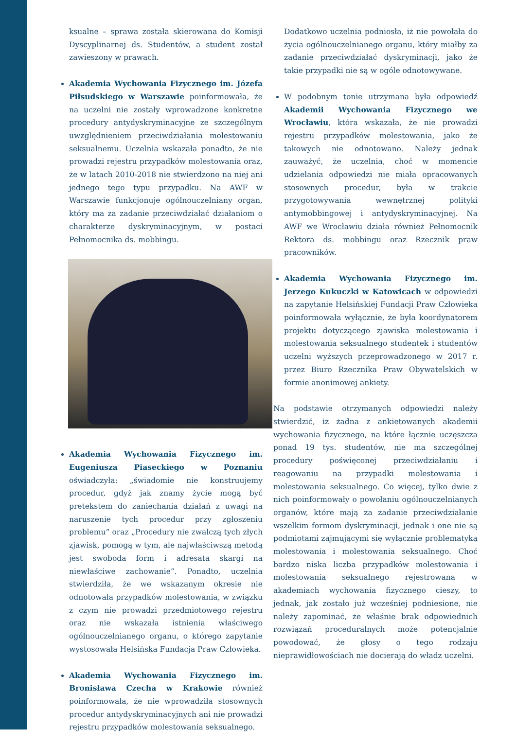ksualne – sprawa została skierowana do Komisji Dyscyplinarnej ds. Studentów, a student został zawieszony w prawach.
Akademia Wychowania Fizycznego im. Józefa Piłsudskiego w Warszawie poinformowała, że na uczelni nie zostały wprowadzone konkretne procedury antydyskryminacyjne ze szczególnym uwzględnieniem przeciwdziałania molestowaniu seksualnemu. Uczelnia wskazała ponadto, że nie prowadzi rejestru przypadków molestowania oraz, że w latach 2010-2018 nie stwierdzono na niej ani jednego tego typu przypadku. Na AWF w Warszawie funkcjonuje ogólnouczelniany organ, który ma za zadanie przeciwdziałać działaniom o charakterze dyskryminacyjnym, w postaci Pełnomocnika ds. mobbingu.
Akademia Wychowania Fizycznego im. Eugeniusza Piaseckiego w Poznaniu oświadczyła: „świadomie nie konstruujemy procedur, gdyż jak znamy życie mogą być pretekstem do zaniechania działań z uwagi na naruszenie tych procedur przy zgłoszeniu problemu” oraz „Procedury nie zwalczą tych złych zjawisk, pomogą w tym, ale najwłaściwszą metodą jest swoboda form i adresata skargi na niewłaściwe zachowanie”. Ponadto, uczelnia stwierdziła, że we wskazanym okresie nie odnotowała przypadków molestowania, w związku z czym nie prowadzi przedmiotowego rejestru oraz nie wskazała istnienia właściwego ogólnouczelnianego organu, o którego zapytanie wystosowała Helsińska Fundacja Praw Człowieka.
Akademia Wychowania Fizycznego im. Bronisława Czecha w Krakowie również poinformowała, że nie wprowadziła stosownych procedur antydyskryminacyjnych ani nie prowadzi rejestru przypadków molestowania seksualnego.
Dodatkowo uczelnia podniosła, iż nie powołała do życia ogólnouczelnianego organu, który miałby za zadanie przeciwdziałać dyskryminacji, jako że takie przypadki nie są w ogóle odnotowywane.
W podobnym tonie utrzymana była odpowiedź Akademii Wychowania Fizycznego we Wrocławiu, która wskazała, że nie prowadzi rejestru przypadków molestowania, jako że takowych nie odnotowano. Należy jednak zauważyć, że uczelnia, choć w momencie udzielania odpowiedzi nie miała opracowanych stosownych procedur, była w trakcie przygotowywania wewnętrznej polityki antymobbingowej i antydyskryminacyjnej. Na AWF we Wrocławiu działa również Pełnomocnik Rektora ds. mobbingu oraz Rzecznik praw pracowników.
Akademia Wychowania Fizycznego im. Jerzego Kukuczki w Katowicach w odpowiedzi na zapytanie Helsińskiej Fundacji Praw Człowieka poinformowała wyłącznie, że była koordynatorem projektu dotyczącego zjawiska molestowania i molestowania seksualnego studentek i studentów uczelni wyższych przeprowadzonego w 2017 r. przez Biuro Rzecznika Praw Obywatelskich w formie anonimowej ankiety.
Na podstawie otrzymanych odpowiedzi należy stwierdzić, iż żadna z ankietowanych akademii wychowania fizycznego, na które łącznie uczęszcza ponad 19 tys. studentów, nie ma szczególnej procedury poświęconej przeciwdziałaniu i reagowaniu na przypadki molestowania i molestowania seksualnego. Co więcej, tylko dwie z nich poinformowały o powołaniu ogólnouczelnianych organów, które mają za zadanie przeciwdziałanie wszelkim formom dyskryminacji, jednak i one nie są podmiotami zajmującymi się wyłącznie problematyką molestowania i molestowania seksualnego. Choć bardzo niska liczba przypadków molestowania i molestowania seksualnego rejestrowana w akademiach wychowania fizycznego cieszy, to jednak, jak zostało już wcześniej podniesione, nie należy zapominać, że właśnie brak odpowiednich rozwiązań proceduralnych może potencjalnie powodować, że głosy o tego rodzaju nieprawidłowościach nie docierają do władz uczelni.